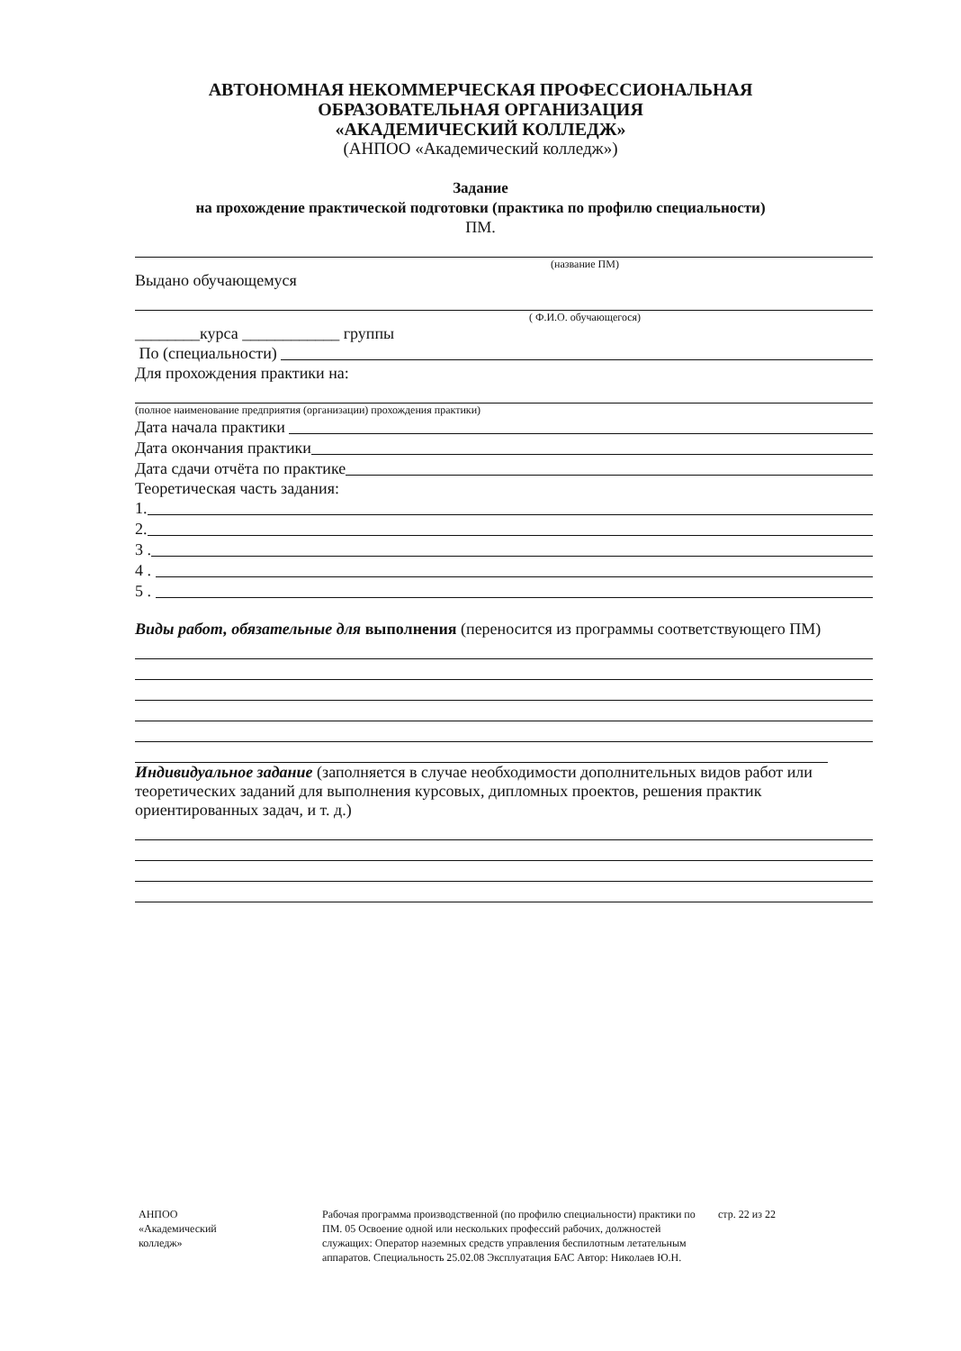АВТОНОМНАЯ НЕКОММЕРЧЕСКАЯ ПРОФЕССИОНАЛЬНАЯ
ОБРАЗОВАТЕЛЬНАЯ ОРГАНИЗАЦИЯ
«АКАДЕМИЧЕСКИЙ КОЛЛЕДЖ»
(АНПОО «Академический колледж»)
Задание
на прохождение практической подготовки (практика по профилю специальности)
ПМ.
(название ПМ)
Выдано обучающемуся
( Ф.И.О. обучающегося)
________курса ____________ группы
По (специальности)
Для прохождения практики на:
(полное наименование предприятия (организации) прохождения практики)
Дата начала практики
Дата окончания практики
Дата сдачи отчёта по практике
Теоретическая часть задания:
1.
2.
3 .
4 .
5 .
Виды работ, обязательные для выполнения (переносится из программы соответствующего ПМ)
Индивидуальное задание (заполняется в случае необходимости дополнительных видов работ или теоретических заданий для выполнения курсовых, дипломных проектов, решения практик ориентированных задач, и т. д.)
АНПОО
«Академический
колледж»
Рабочая программа производственной (по профилю специальности) практики по ПМ. 05 Освоение одной или нескольких профессий рабочих, должностей служащих: Оператор наземных средств управления беспилотным летательным аппаратов. Специальность 25.02.08 Эксплуатация БАС Автор: Николаев Ю.Н.
стр. 22 из 22